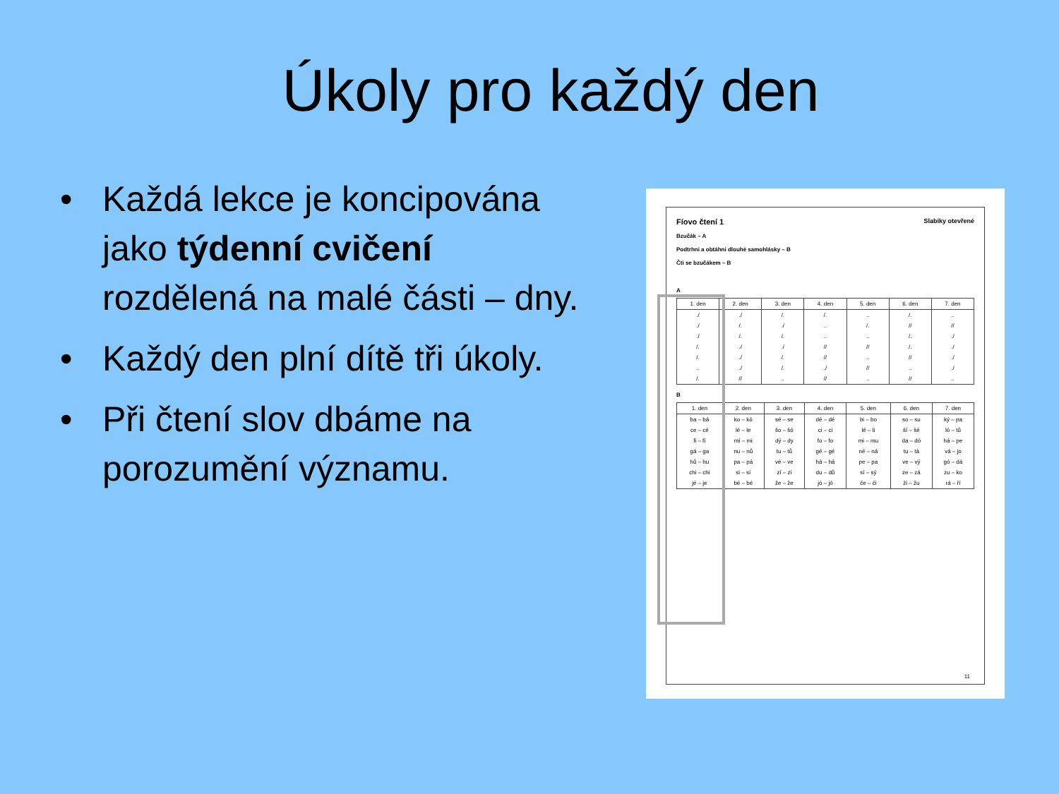Úkoly pro každý den
• Každá lekce je koncipována jako týdenní cvičení rozdělená na malé části – dny.
• Každý den plní dítě tři úkoly.
• Při čtení slov dbáme na porozumění významu.
Fíovo čtení 1 Slabiky otevřené
Bzučák – A
Podtrhni a obtáhni dlouhé samohlásky – B
Čti se bzučákem – B
A
| 1. den | 2. den | 3. den | 4. den | 5. den | 6. den | 7. den |
| --- | --- | --- | --- | --- | --- | --- |
| ./ | ./ | /. | /. | .. | /. | .. |
| ./ | /. | ./ | .. | /. | // | // |
| ./ | /. | /. | .. | .. | /. | ./ |
| /. | ./ | ./ | // | // | /. | ./ |
| /. | ./ | /. | // | .. | // | ./ |
| .. | ./ | /. | ./ | // | .. | ./ |
| /. | // | .. | // | .. | // | .. |
B
| 1. den | 2. den | 3. den | 4. den | 5. den | 6. den | 7. den |
| --- | --- | --- | --- | --- | --- | --- |
| ba – bá | ko – kó | sé – se | dé – dé | bi – bo | so – su | ký – pa |
| ce – cé | lé – le | šo – šó | ci – ci | lé – li | ší – šé | ló – tů |
| fi – fí | mí – mi | dý – dy | fo – fo | mi – mu | da – dó | há – pe |
| gá – ga | nu – nů | tu – tů | gé – gé | né – ná | tu – tá | vá – jo |
| hů – hu | pa – pá | vé – ve | há – há | pe – pa | ve – vý | gó – dá |
| chi – chi | si – sí | zí – zi | du – dů | sí – sý | ze – zá | zu – ko |
| jé – je | bé – bé | že – že | jó – jó | če – či | ži – žu | rá – ří |
11